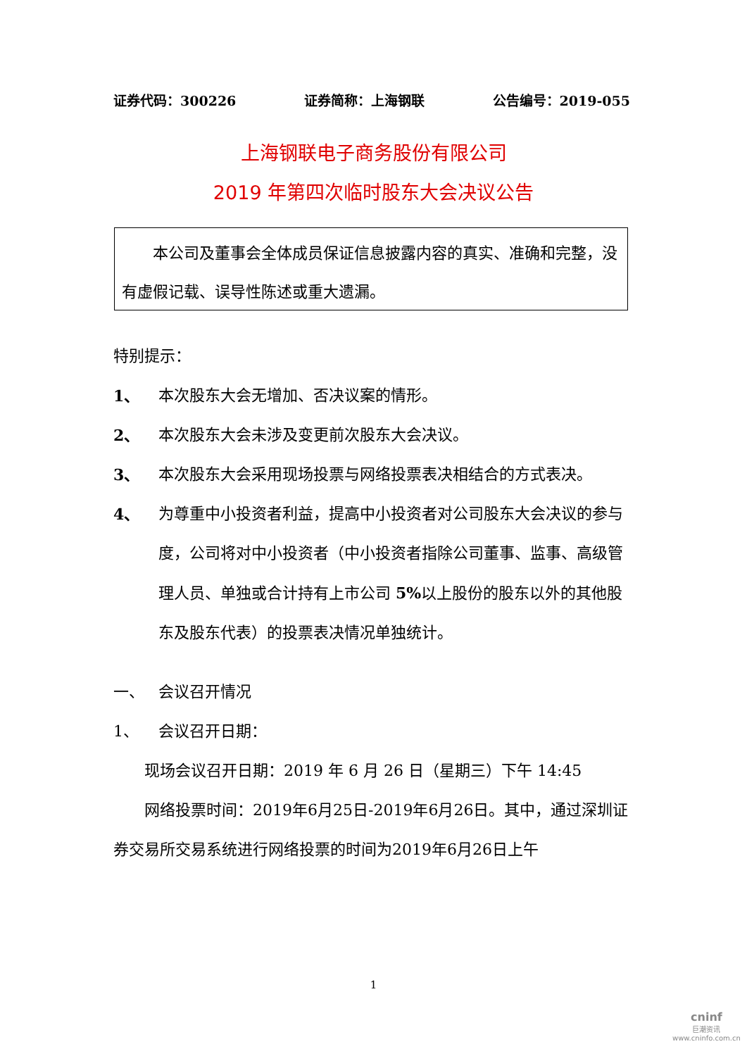证券代码：300226 证券简称：上海钢联 公告编号：2019-055
上海钢联电子商务股份有限公司
2019 年第四次临时股东大会决议公告
本公司及董事会全体成员保证信息披露内容的真实、准确和完整，没有虚假记载、误导性陈述或重大遗漏。
特别提示：
1、 本次股东大会无增加、否决议案的情形。
2、 本次股东大会未涉及变更前次股东大会决议。
3、 本次股东大会采用现场投票与网络投票表决相结合的方式表决。
4、 为尊重中小投资者利益，提高中小投资者对公司股东大会决议的参与度，公司将对中小投资者（中小投资者指除公司董事、监事、高级管理人员、单独或合计持有上市公司 5% 以上股份的股东以外的其他股东及股东代表）的投票表决情况单独统计。
一、 会议召开情况
1、 会议召开日期：
现场会议召开日期：2019 年 6 月 26 日（星期三）下午 14:45
网络投票时间：2019年6月25日-2019年6月26日。其中，通过深圳证券交易所交易系统进行网络投票的时间为2019年6月26日上午
1
cninf
巨潮资讯
www.cninfo.com.cn